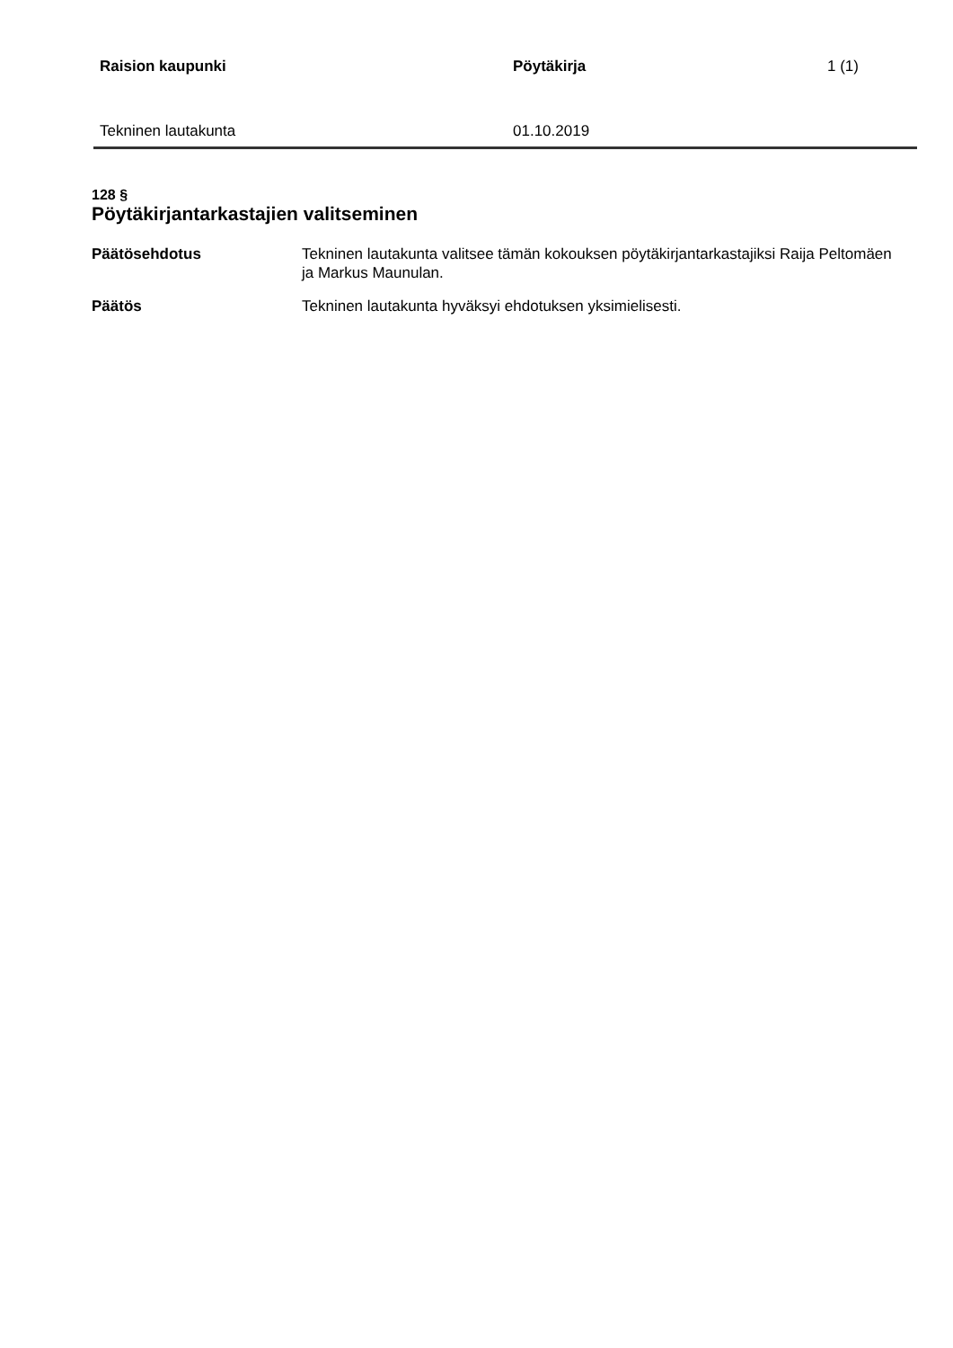Raision kaupunki Pöytäkirja 1 (1)
Tekninen lautakunta 01.10.2019
128 §
Pöytäkirjantarkastajien valitseminen
Päätösehdotus Tekninen lautakunta valitsee tämän kokouksen pöytäkirjantarkastajiksi Raija Peltomäen ja Markus Maunulan.
Päätös Tekninen lautakunta hyväksyi ehdotuksen yksimielisesti.